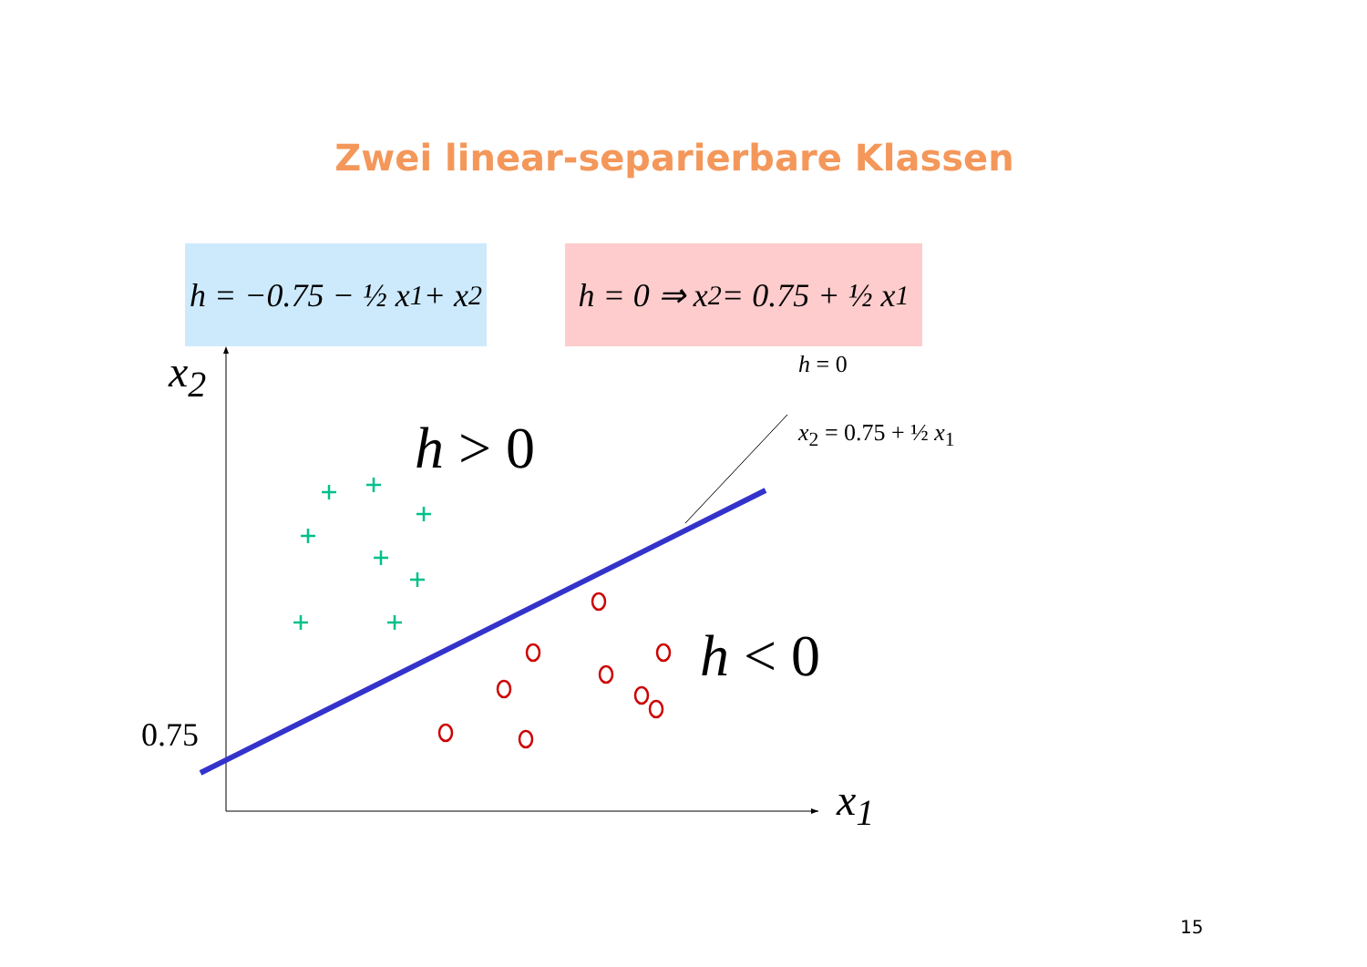Zwei linear-separierbare Klassen
h = −0.75 − ½ x<sub>1</sub> + x<sub>2</sub>
h = 0 ⇒ x<sub>2</sub> = 0.75 + ½ x<sub>1</sub>
x<sub>2</sub>
x<sub>1</sub>
0.75
h > 0
h < 0
h = 0
x<sub>2</sub> = 0.75 + ½ x<sub>1</sub>
15